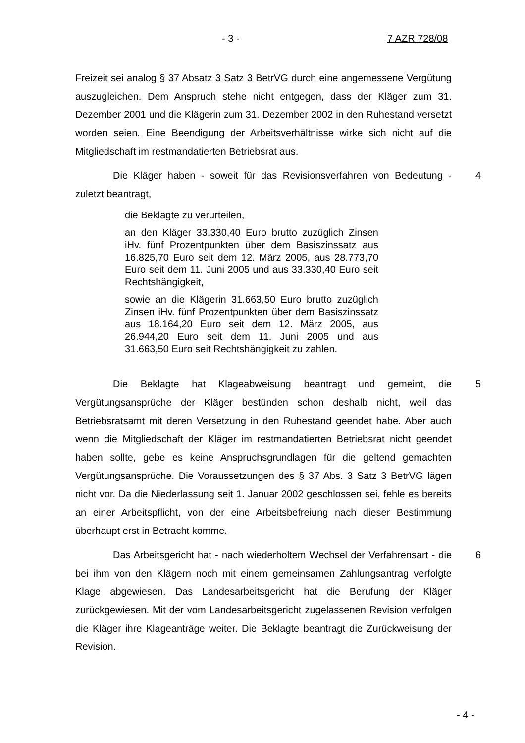- 3 - 7 AZR 728/08
Freizeit sei analog § 37 Absatz 3 Satz 3 BetrVG durch eine angemessene Vergütung auszugleichen. Dem Anspruch stehe nicht entgegen, dass der Kläger zum 31. Dezember 2001 und die Klägerin zum 31. Dezember 2002 in den Ruhestand versetzt worden seien. Eine Beendigung der Arbeitsverhältnisse wirke sich nicht auf die Mitgliedschaft im restmandatierten Betriebsrat aus.
4 Die Kläger haben - soweit für das Revisionsverfahren von Bedeutung - zuletzt beantragt,
die Beklagte zu verurteilen,
an den Kläger 33.330,40 Euro brutto zuzüglich Zinsen iHv. fünf Prozentpunkten über dem Basiszinssatz aus 16.825,70 Euro seit dem 12. März 2005, aus 28.773,70 Euro seit dem 11. Juni 2005 und aus 33.330,40 Euro seit Rechtshängigkeit,
sowie an die Klägerin 31.663,50 Euro brutto zuzüglich Zinsen iHv. fünf Prozentpunkten über dem Basiszinssatz aus 18.164,20 Euro seit dem 12. März 2005, aus 26.944,20 Euro seit dem 11. Juni 2005 und aus 31.663,50 Euro seit Rechtshängigkeit zu zahlen.
5 Die Beklagte hat Klageabweisung beantragt und gemeint, die Vergütungsansprüche der Kläger bestünden schon deshalb nicht, weil das Betriebsratsamt mit deren Versetzung in den Ruhestand geendet habe. Aber auch wenn die Mitgliedschaft der Kläger im restmandatierten Betriebsrat nicht geendet haben sollte, gebe es keine Anspruchsgrundlagen für die geltend gemachten Vergütungsansprüche. Die Voraussetzungen des § 37 Abs. 3 Satz 3 BetrVG lägen nicht vor. Da die Niederlassung seit 1. Januar 2002 geschlossen sei, fehle es bereits an einer Arbeitspflicht, von der eine Arbeitsbefreiung nach dieser Bestimmung überhaupt erst in Betracht komme.
6 Das Arbeitsgericht hat - nach wiederholtem Wechsel der Verfahrensart - die bei ihm von den Klägern noch mit einem gemeinsamen Zahlungsantrag verfolgte Klage abgewiesen. Das Landesarbeitsgericht hat die Berufung der Kläger zurückgewiesen. Mit der vom Landesarbeitsgericht zugelassenen Revision verfolgen die Kläger ihre Klageanträge weiter. Die Beklagte beantragt die Zurückweisung der Revision.
- 4 -